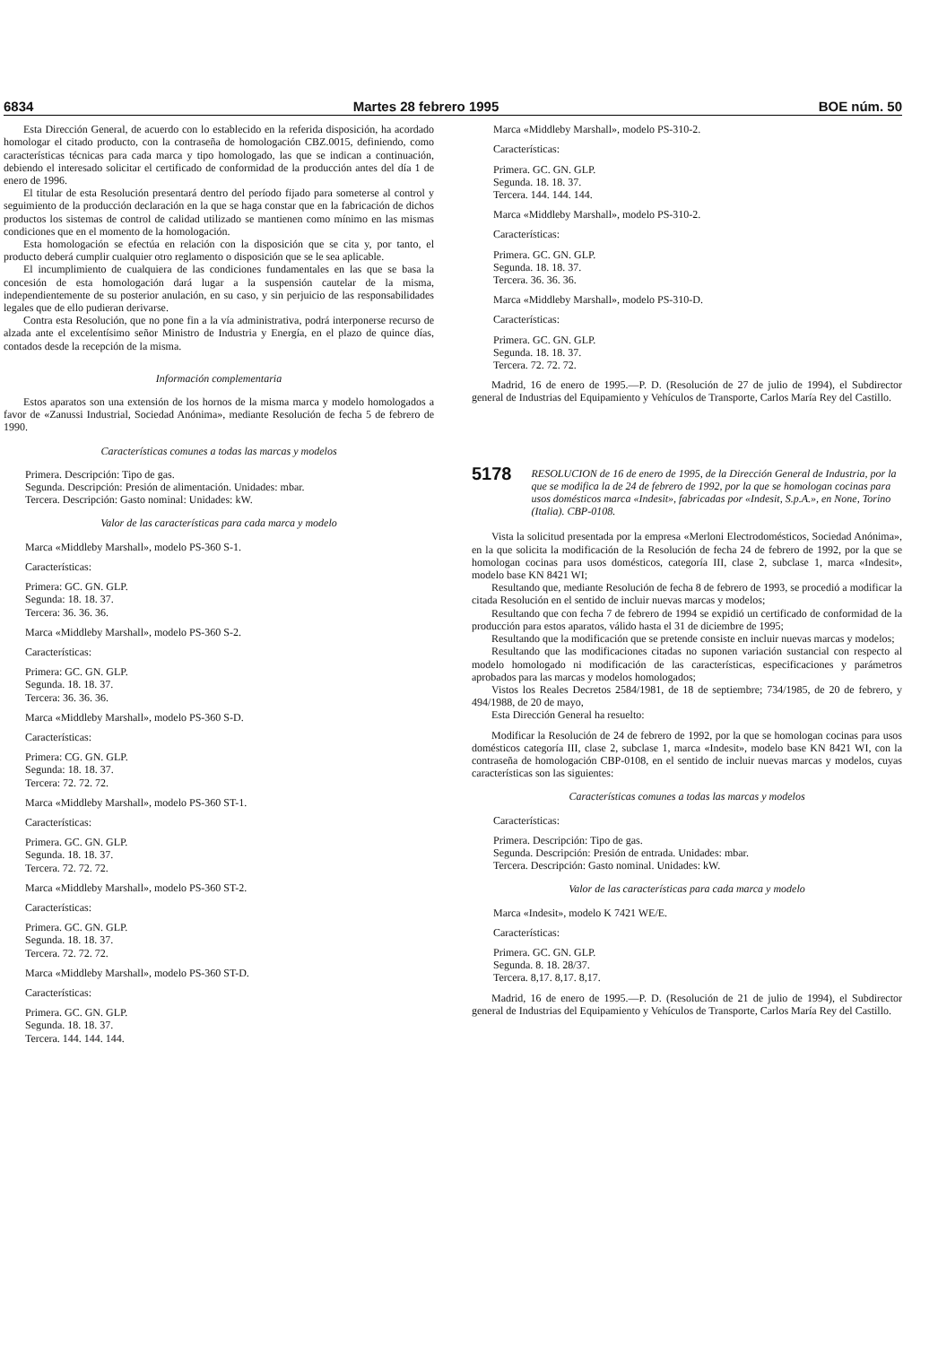6834 Martes 28 febrero 1995 BOE núm. 50
Esta Dirección General, de acuerdo con lo establecido en la referida disposición, ha acordado homologar el citado producto, con la contraseña de homologación CBZ.0015, definiendo, como características técnicas para cada marca y tipo homologado, las que se indican a continuación, debiendo el interesado solicitar el certificado de conformidad de la producción antes del día 1 de enero de 1996.
El titular de esta Resolución presentará dentro del período fijado para someterse al control y seguimiento de la producción declaración en la que se haga constar que en la fabricación de dichos productos los sistemas de control de calidad utilizado se mantienen como mínimo en las mismas condiciones que en el momento de la homologación.
Esta homologación se efectúa en relación con la disposición que se cita y, por tanto, el producto deberá cumplir cualquier otro reglamento o disposición que se le sea aplicable.
El incumplimiento de cualquiera de las condiciones fundamentales en las que se basa la concesión de esta homologación dará lugar a la suspensión cautelar de la misma, independientemente de su posterior anulación, en su caso, y sin perjuicio de las responsabilidades legales que de ello pudieran derivarse.
Contra esta Resolución, que no pone fin a la vía administrativa, podrá interponerse recurso de alzada ante el excelentísimo señor Ministro de Industria y Energía, en el plazo de quince días, contados desde la recepción de la misma.
Información complementaria
Estos aparatos son una extensión de los hornos de la misma marca y modelo homologados a favor de «Zanussi Industrial, Sociedad Anónima», mediante Resolución de fecha 5 de febrero de 1990.
Características comunes a todas las marcas y modelos
Primera. Descripción: Tipo de gas.
Segunda. Descripción: Presión de alimentación. Unidades: mbar.
Tercera. Descripción: Gasto nominal: Unidades: kW.
Valor de las características para cada marca y modelo
Marca «Middleby Marshall», modelo PS-360 S-1.
Características:
Primera: GC. GN. GLP.
Segunda: 18. 18. 37.
Tercera: 36. 36. 36.
Marca «Middleby Marshall», modelo PS-360 S-2.
Características:
Primera: GC. GN. GLP.
Segunda. 18. 18. 37.
Tercera: 36. 36. 36.
Marca «Middleby Marshall», modelo PS-360 S-D.
Características:
Primera: CG. GN. GLP.
Segunda: 18. 18. 37.
Tercera: 72. 72. 72.
Marca «Middleby Marshall», modelo PS-360 ST-1.
Características:
Primera. GC. GN. GLP.
Segunda. 18. 18. 37.
Tercera. 72. 72. 72.
Marca «Middleby Marshall», modelo PS-360 ST-2.
Características:
Primera. GC. GN. GLP.
Segunda. 18. 18. 37.
Tercera. 72. 72. 72.
Marca «Middleby Marshall», modelo PS-360 ST-D.
Características:
Primera. GC. GN. GLP.
Segunda. 18. 18. 37.
Tercera. 144. 144. 144.
Marca «Middleby Marshall», modelo PS-310-2.
Características:
Primera. GC. GN. GLP.
Segunda. 18. 18. 37.
Tercera. 144. 144. 144.
Marca «Middleby Marshall», modelo PS-310-2.
Características:
Primera. GC. GN. GLP.
Segunda. 18. 18. 37.
Tercera. 36. 36. 36.
Marca «Middleby Marshall», modelo PS-310-D.
Características:
Primera. GC. GN. GLP.
Segunda. 18. 18. 37.
Tercera. 72. 72. 72.
Madrid, 16 de enero de 1995.—P. D. (Resolución de 27 de julio de 1994), el Subdirector general de Industrias del Equipamiento y Vehículos de Transporte, Carlos María Rey del Castillo.
5178
RESOLUCION de 16 de enero de 1995, de la Dirección General de Industria, por la que se modifica la de 24 de febrero de 1992, por la que se homologan cocinas para usos domésticos marca «Indesit», fabricadas por «Indesit, S.p.A.», en None, Torino (Italia). CBP-0108.
Vista la solicitud presentada por la empresa «Merloni Electrodomésticos, Sociedad Anónima», en la que solicita la modificación de la Resolución de fecha 24 de febrero de 1992, por la que se homologan cocinas para usos domésticos, categoría III, clase 2, subclase 1, marca «Indesit», modelo base KN 8421 WI;
Resultando que, mediante Resolución de fecha 8 de febrero de 1993, se procedió a modificar la citada Resolución en el sentido de incluir nuevas marcas y modelos;
Resultando que con fecha 7 de febrero de 1994 se expidió un certificado de conformidad de la producción para estos aparatos, válido hasta el 31 de diciembre de 1995;
Resultando que la modificación que se pretende consiste en incluir nuevas marcas y modelos;
Resultando que las modificaciones citadas no suponen variación sustancial con respecto al modelo homologado ni modificación de las características, especificaciones y parámetros aprobados para las marcas y modelos homologados;
Vistos los Reales Decretos 2584/1981, de 18 de septiembre; 734/1985, de 20 de febrero, y 494/1988, de 20 de mayo,
Esta Dirección General ha resuelto:
Modificar la Resolución de 24 de febrero de 1992, por la que se homologan cocinas para usos domésticos categoría III, clase 2, subclase 1, marca «Indesit», modelo base KN 8421 WI, con la contraseña de homologación CBP-0108, en el sentido de incluir nuevas marcas y modelos, cuyas características son las siguientes:
Características comunes a todas las marcas y modelos
Características:
Primera. Descripción: Tipo de gas.
Segunda. Descripción: Presión de entrada. Unidades: mbar.
Tercera. Descripción: Gasto nominal. Unidades: kW.
Valor de las características para cada marca y modelo
Marca «Indesit», modelo K 7421 WE/E.
Características:
Primera. GC. GN. GLP.
Segunda. 8. 18. 28/37.
Tercera. 8,17. 8,17. 8,17.
Madrid, 16 de enero de 1995.—P. D. (Resolución de 21 de julio de 1994), el Subdirector general de Industrias del Equipamiento y Vehículos de Transporte, Carlos María Rey del Castillo.